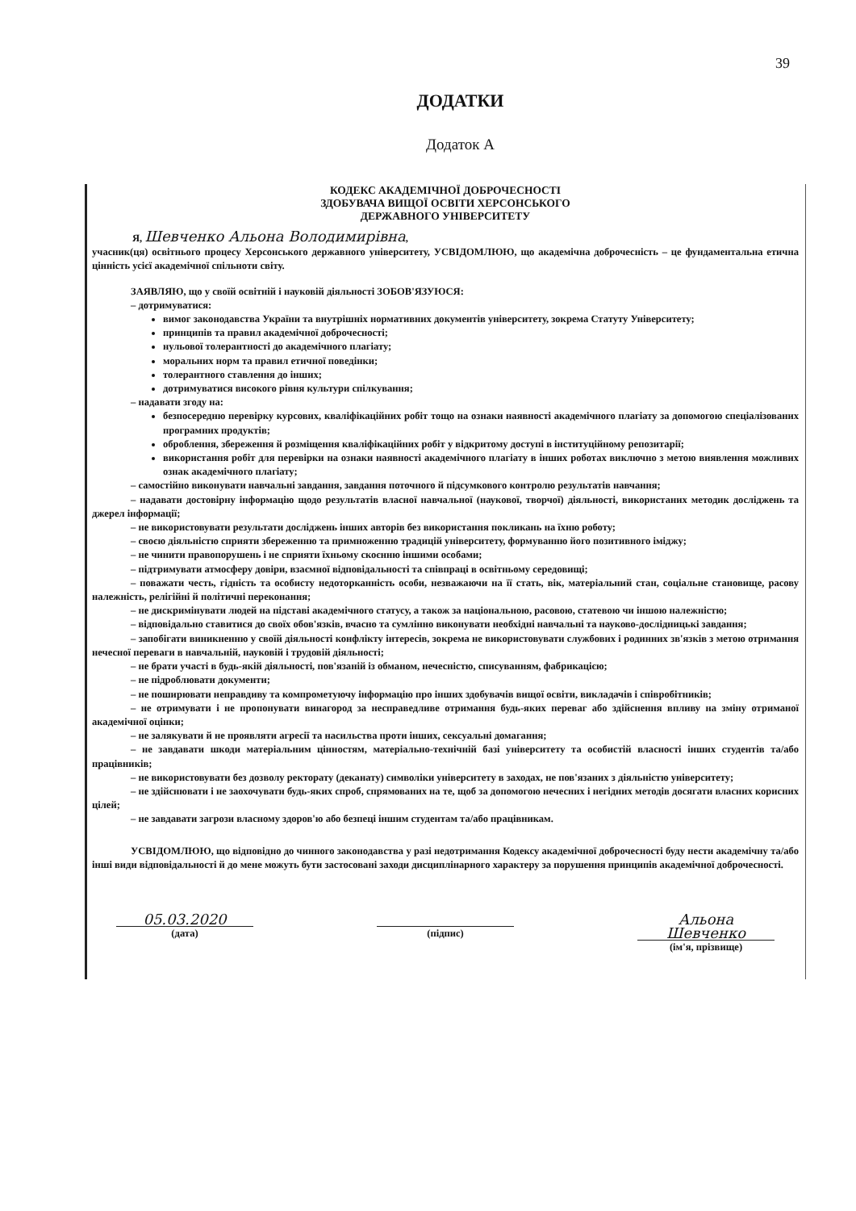39
ДОДАТКИ
Додаток А
КОДЕКС АКАДЕМІЧНОЇ ДОБРОЧЕСНОСТІ
ЗДОБУВАЧА ВИЩОЇ ОСВІТИ ХЕРСОНСЬКОГО
ДЕРЖАВНОГО УНІВЕРСИТЕТУ
Я, Шевченко Альона Володимирівна,
учасник(ця) освітнього процесу Херсонського державного університету, УСВІДОМЛЮЮ, що академічна доброчесність – це фундаментальна етична цінність усієї академічної спільноти світу.
ЗАЯВЛЯЮ, що у своїй освітній і науковій діяльності ЗОБОВ'ЯЗУЮСЯ:
– дотримуватися:
вимог законодавства України та внутрішніх нормативних документів університету, зокрема Статуту Університету;
принципів та правил академічної доброчесності;
нульової толерантності до академічного плагіату;
моральних норм та правил етичної поведінки;
толерантного ставлення до інших;
дотримуватися високого рівня культури спілкування;
– надавати згоду на:
безпосередню перевірку курсових, кваліфікаційних робіт тощо на ознаки наявності академічного плагіату за допомогою спеціалізованих програмних продуктів;
оброблення, збереження й розміщення кваліфікаційних робіт у відкритому доступі в інституційному репозитарії;
використання робіт для перевірки на ознаки наявності академічного плагіату в інших роботах виключно з метою виявлення можливих ознак академічного плагіату;
– самостійно виконувати навчальні завдання, завдання поточного й підсумкового контролю результатів навчання;
– надавати достовірну інформацію щодо результатів власної навчальної (наукової, творчої) діяльності, використаних методик досліджень та джерел інформації;
– не використовувати результати досліджень інших авторів без використання покликань на їхню роботу;
– своєю діяльністю сприяти збереженню та примноженню традицій університету, формуванню його позитивного іміджу;
– не чинити правопорушень і не сприяти їхньому скоєнню іншими особами;
– підтримувати атмосферу довіри, взаємної відповідальності та співпраці в освітньому середовищі;
– поважати честь, гідність та особисту недоторканність особи, незважаючи на її стать, вік, матеріальний стан, соціальне становище, расову належність, релігійні й політичні переконання;
– не дискримінувати людей на підставі академічного статусу, а також за національною, расовою, статевою чи іншою належністю;
– відповідально ставитися до своїх обов'язків, вчасно та сумлінно виконувати необхідні навчальні та науково-дослідницькі завдання;
– запобігати виникненню у своїй діяльності конфлікту інтересів, зокрема не використовувати службових і родинних зв'язків з метою отримання нечесної переваги в навчальній, науковій і трудовій діяльності;
– не брати участі в будь-якій діяльності, пов'язаній із обманом, нечесністю, списуванням, фабрикацією;
– не підроблювати документи;
– не поширювати неправдиву та компрометуючу інформацію про інших здобувачів вищої освіти, викладачів і співробітників;
– не отримувати і не пропонувати винагород за несправедливе отримання будь-яких переваг або здійснення впливу на зміну отриманої академічної оцінки;
– не залякувати й не проявляти агресії та насильства проти інших, сексуальні домагання;
– не завдавати шкоди матеріальним цінностям, матеріально-технічній базі університету та особистій власності інших студентів та/або працівників;
– не використовувати без дозволу ректорату (деканату) символіки університету в заходах, не пов'язаних з діяльністю університету;
– не здійснювати і не заохочувати будь-яких спроб, спрямованих на те, щоб за допомогою нечесних і негідних методів досягати власних корисних цілей;
– не завдавати загрози власному здоров'ю або безпеці іншим студентам та/або працівникам.
УСВІДОМЛЮЮ, що відповідно до чинного законодавства у разі недотримання Кодексу академічної доброчесності буду нести академічну та/або інші види відповідальності й до мене можуть бути застосовані заходи дисциплінарного характеру за порушення принципів академічної доброчесності.
05.03.2020
(дата)
(підпис)
Альона Шевченко
(ім'я, прізвище)